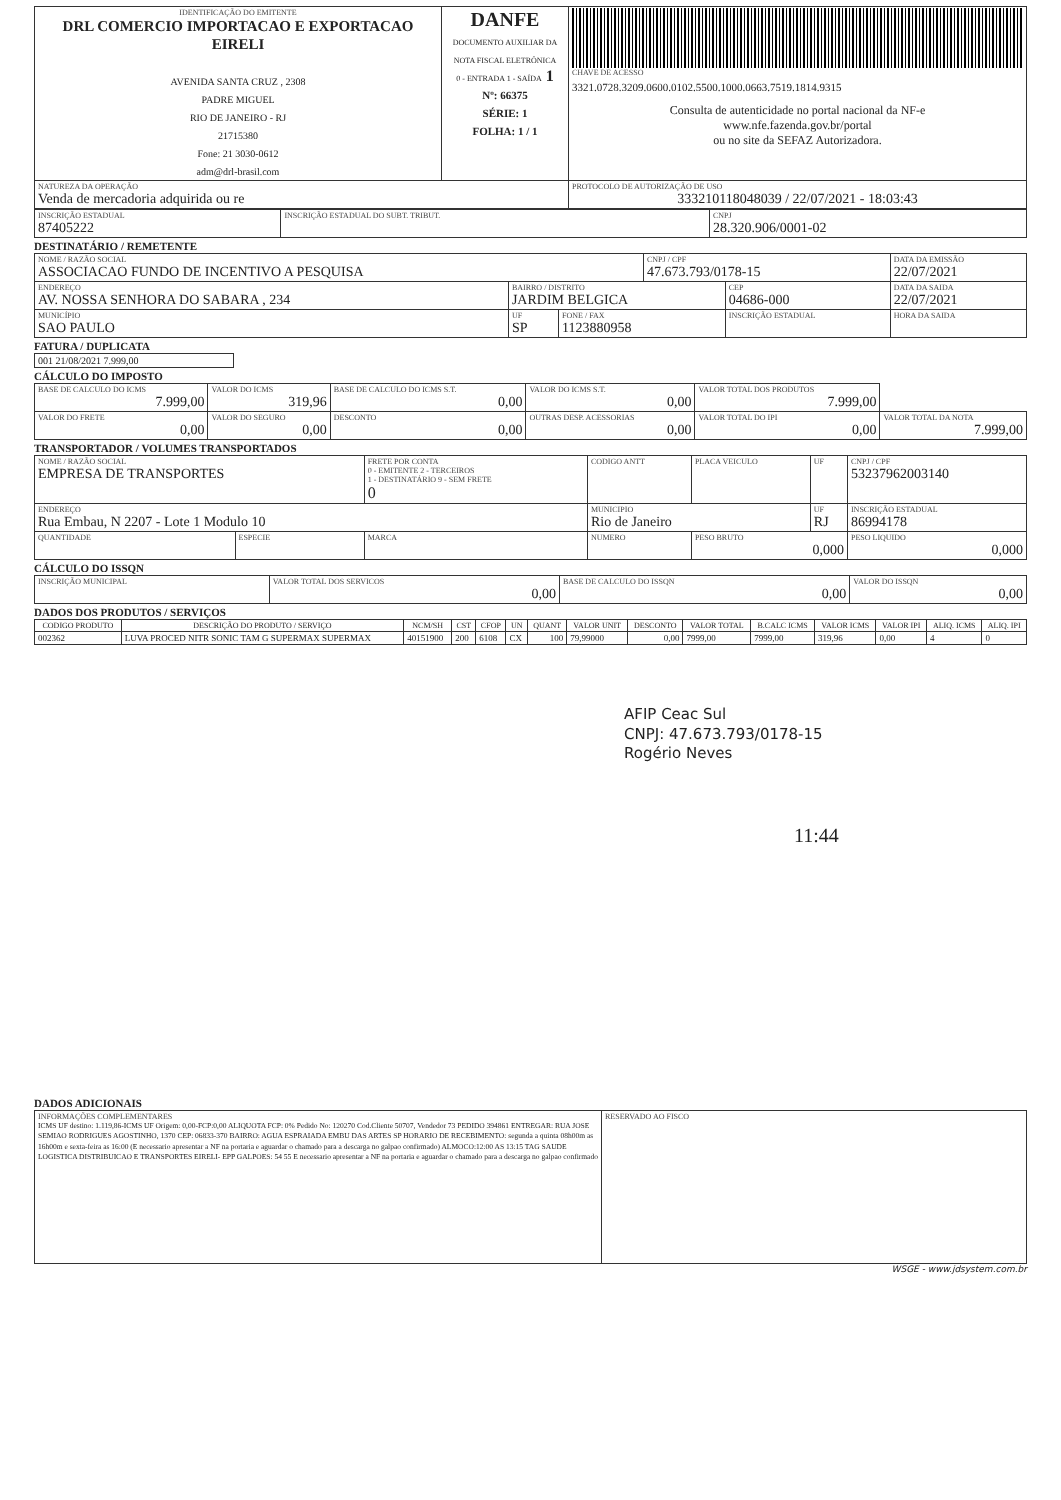| IDENTIFICAÇÃO DO EMITENTE DRL COMERCIO IMPORTACAO E EXPORTACAO EIRELI AVENIDA SANTA CRUZ , 2308 PADRE MIGUEL RIO DE JANEIRO - RJ 21715380 Fone: 21 3030-0612 adm@drl-brasil.com | DANFE DOCUMENTO AUXILIAR DA NOTA FISCAL ELETRÔNICA 0 - ENTRADA 1 - SAÍDA 1 Nº: 66375 SÉRIE: 1 FOLHA: 1 / 1 | CHAVE DE ACESSO 3321.0728.3209.0600.0102.5500.1000.0663.7519.1814.9315 Consulta de autenticidade no portal nacional da NF-e www.nfe.fazenda.gov.br/portal ou no site da SEFAZ Autorizadora. |
| NATUREZA DA OPERAÇÃO Venda de mercadoria adquirida ou re | | PROTOCOLO DE AUTORIZAÇÃO DE USO 333210118048039 / 22/07/2021 - 18:03:43 |
| INSCRIÇÃO ESTADUAL 87405222 | INSCRIÇÃO ESTADUAL DO SUBT. TRIBUT. | CNPJ 28.320.906/0001-02 |
DESTINATÁRIO / REMETENTE
| NOME / RAZÃO SOCIAL ASSOCIACAO FUNDO DE INCENTIVO A PESQUISA | | | CNPJ / CPF 47.673.793/0178-15 | | DATA DA EMISSÃO 22/07/2021 |
| ENDEREÇO AV. NOSSA SENHORA DO SABARA , 234 | BAIRRO / DISTRITO JARDIM BELGICA | | | CEP 04686-000 | DATA DA SAIDA 22/07/2021 |
| MUNICÍPIO SAO PAULO | UF SP | FONE / FAX 1123880958 | | INSCRIÇÃO ESTADUAL | HORA DA SAIDA |
FATURA / DUPLICATA
| 001 21/08/2021 7.999,00 |
CÁLCULO DO IMPOSTO
| BASE DE CALCULO DO ICMS 7.999,00 | VALOR DO ICMS 319,96 | BASE DE CALCULO DO ICMS S.T. 0,00 | VALOR DO ICMS S.T. 0,00 | VALOR TOTAL DOS PRODUTOS 7.999,00 | |
| VALOR DO FRETE 0,00 | VALOR DO SEGURO 0,00 | DESCONTO 0,00 | OUTRAS DESP. ACESSORIAS 0,00 | VALOR TOTAL DO IPI 0,00 | VALOR TOTAL DA NOTA 7.999,00 |
TRANSPORTADOR / VOLUMES TRANSPORTADOS
| NOME / RAZÃO SOCIAL EMPRESA DE TRANSPORTES | | FRETE POR CONTA 0 - EMITENTE 2 - TERCEIROS 1 - DESTINATÁRIO 9 - SEM FRETE 0 | CODIGO ANTT | PLACA VEICULO | UF | CNPJ / CPF 53237962003140 |
| ENDEREÇO Rua Embau, N 2207 - Lote 1 Modulo 10 | | | MUNICIPIO Rio de Janeiro | | UF RJ | INSCRIÇÃO ESTADUAL 86994178 |
| QUANTIDADE | ESPECIE | MARCA | NUMERO | PESO BRUTO 0,000 | | PESO LIQUIDO 0,000 |
CÁLCULO DO ISSQN
| INSCRIÇÃO MUNICIPAL | VALOR TOTAL DOS SERVICOS 0,00 | BASE DE CALCULO DO ISSQN 0,00 | VALOR DO ISSQN 0,00 |
DADOS DOS PRODUTOS / SERVIÇOS
| CODIGO PRODUTO | DESCRIÇÃO DO PRODUTO / SERVIÇO | NCM/SH | CST | CFOP | UN | QUANT | VALOR UNIT | DESCONTO | VALOR TOTAL | B.CALC ICMS | VALOR ICMS | VALOR IPI | ALIQ. ICMS | ALIQ. IPI |
| --- | --- | --- | --- | --- | --- | --- | --- | --- | --- | --- | --- | --- | --- | --- |
| 002362 | LUVA PROCED NITR SONIC TAM G SUPERMAX SUPERMAX | 40151900 | 200 | 6108 | CX | 100 | 79,99000 | 0,00 | 7999,00 | 7999,00 | 319,96 | 0,00 | 4 | 0 |
AFIP Ceac Sul
CNPJ: 47.673.793/0178-15
Rogério Neves
11:44
DADOS ADICIONAIS
| INFORMAÇÕES COMPLEMENTARES ICMS UF destino: 1.119,86-ICMS UF Origem: 0,00-FCP:0,00 ALIQUOTA FCP: 0% Pedido No: 120270 Cod.Cliente 50707, Vendedor 73 PEDIDO 394861 ENTREGAR: RUA JOSE SEMIAO RODRIGUES AGOSTINHO, 1370 CEP: 06833-370 BAIRRO: AGUA ESPRAIADA EMBU DAS ARTES SP HORARIO DE RECEBIMENTO: segunda a quinta 08h00m as 16h00m e sexta-feira as 16:00 (E necessario apresentar a NF na portaria e aguardar o chamado para a descarga no galpao confirmado) ALMOCO:12:00 AS 13:15 TAG SAUDE LOGISTICA DISTRIBUICAO E TRANSPORTES EIRELI- EPP GALPOES: 54 55 E necessario apresentar a NF na portaria e aguardar o chamado para a descarga no galpao confirmado | RESERVADO AO FISCO |
WSGE - www.jdsystem.com.br